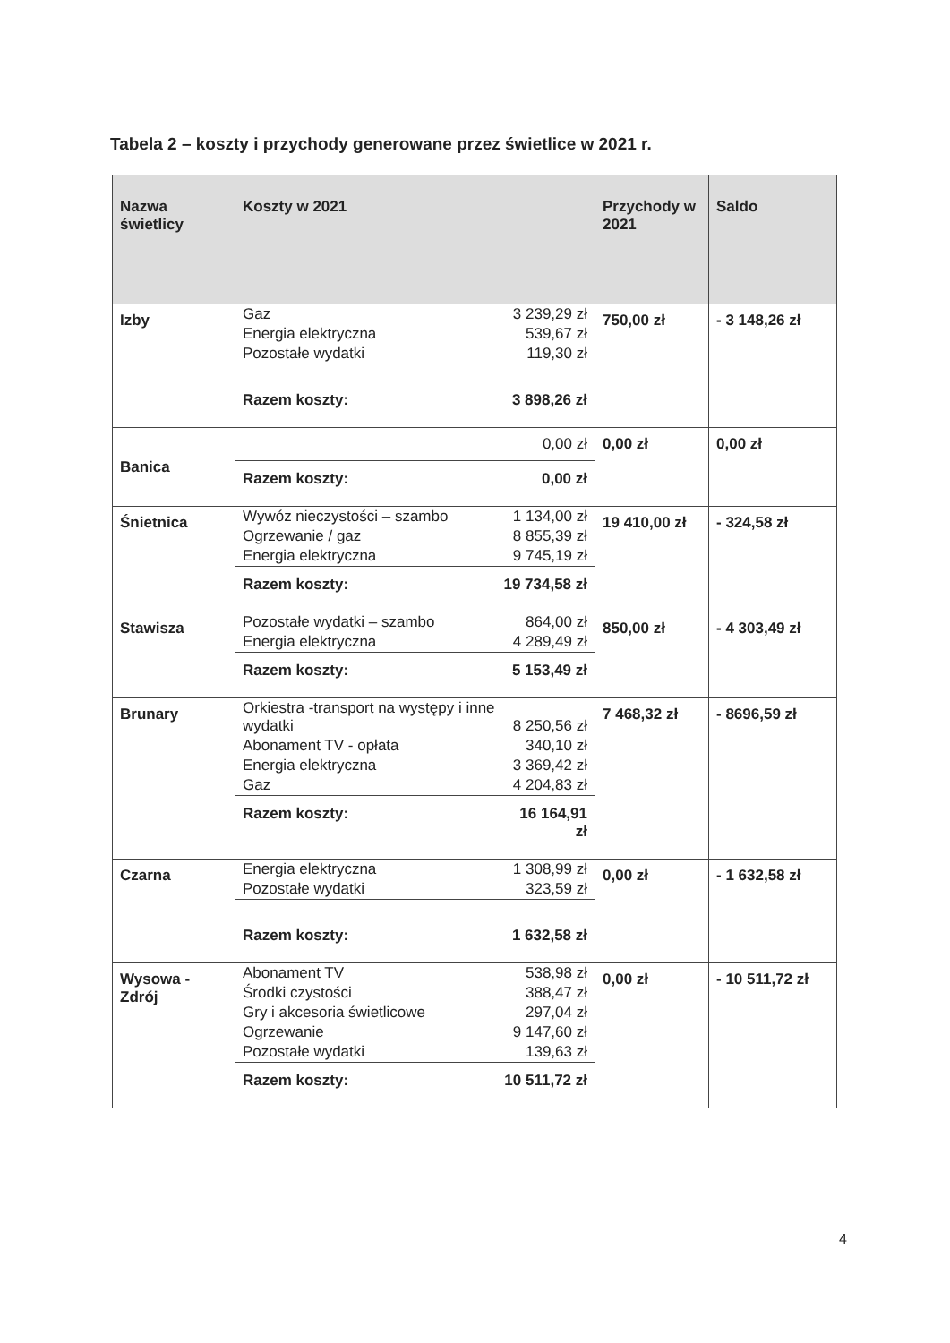Tabela 2 – koszty i przychody generowane przez świetlice w 2021 r.
| Nazwa świetlicy | Koszty w 2021 | Przychody w 2021 | Saldo |
| --- | --- | --- | --- |
| Izby | / Gaz / 3 239,29 zł / / Energia elektryczna / 539,67 zł / / Pozostałe wydatki / 119,30 zł / / Razem koszty: / 3 898,26 zł / | 750,00 zł | - 3 148,26 zł |
| Banica | / / 0,00 zł / / Razem koszty: / 0,00 zł / | 0,00 zł | 0,00 zł |
| Śnietnica | / Wywóz nieczystości – szambo / 1 134,00 zł / / Ogrzewanie / gaz / 8 855,39 zł / / Energia elektryczna / 9 745,19 zł / / Razem koszty: / 19 734,58 zł / | 19 410,00 zł | - 324,58 zł |
| Stawisza | / Pozostałe wydatki – szambo / 864,00 zł / / Energia elektryczna / 4 289,49 zł / / Razem koszty: / 5 153,49 zł / | 850,00 zł | - 4 303,49 zł |
| Brunary | / Orkiestra -transport na występy i inne wydatki / 8 250,56 zł / / Abonament TV - opłata / 340,10 zł / / Energia elektryczna / 3 369,42 zł / / Gaz / 4 204,83 zł / / Razem koszty: / 16 164,91 zł / | 7 468,32 zł | - 8696,59 zł |
| Czarna | / Energia elektryczna / 1 308,99 zł / / Pozostałe wydatki / 323,59 zł / / Razem koszty: / 1 632,58 zł / | 0,00 zł | - 1 632,58 zł |
| Wysowa - Zdrój | / Abonament TV / 538,98 zł / / Środki czystości / 388,47 zł / / Gry i akcesoria świetlicowe / 297,04 zł / / Ogrzewanie / 9 147,60 zł / / Pozostałe wydatki / 139,63 zł / / Razem koszty: / 10 511,72 zł / | 0,00 zł | - 10 511,72 zł |
4